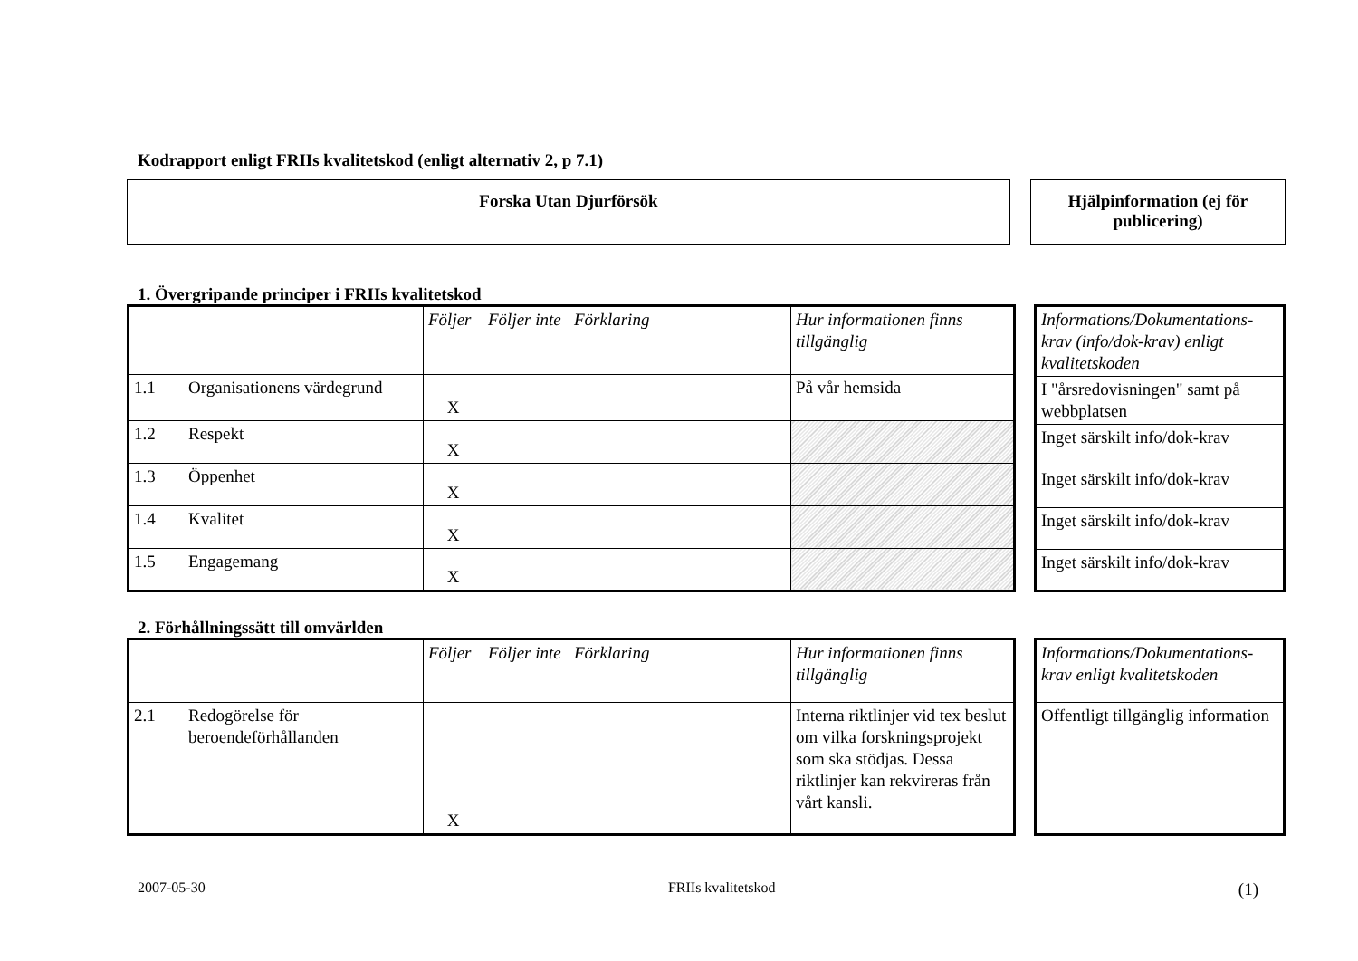Kodrapport enligt FRIIs kvalitetskod (enligt alternativ 2, p 7.1)
Forska Utan Djurförsök Hjälpinformation (ej för publicering)
1. Övergripande principer i FRIIs kvalitetskod
| | Följer | Följer inte | Förklaring | Hur informationen finns tillgänglig |
| 1.1 Organisationens värdegrund | X | | | På vår hemsida |
| 1.2 Respekt | X | | | |
| 1.3 Öppenhet | X | | | |
| 1.4 Kvalitet | X | | | |
| 1.5 Engagemang | X | | | |
| Informations/Dokumentations-krav (info/dok-krav) enligt kvalitetskoden |
| I "årsredovisningen" samt på webbplatsen |
| Inget särskilt info/dok-krav |
| Inget särskilt info/dok-krav |
| Inget särskilt info/dok-krav |
| Inget särskilt info/dok-krav |
2. Förhållningssätt till omvärlden
| | Följer | Följer inte | Förklaring | Hur informationen finns tillgänglig |
| 2.1 Redogörelse för beroendeförhållanden | X | | | Interna riktlinjer vid tex beslut om vilka forskningsprojekt som ska stödjas. Dessa riktlinjer kan rekvireras från vårt kansli. |
| Informations/Dokumentations-krav enligt kvalitetskoden |
| Offentligt tillgänglig information |
2007-05-30 FRIIs kvalitetskod (1)